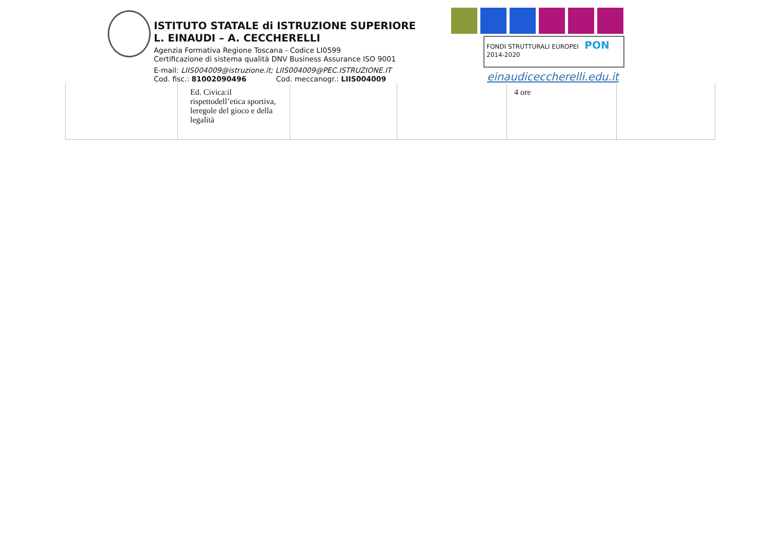ISTITUTO STATALE di ISTRUZIONE SUPERIORE
L. EINAUDI – A. CECCHERELLI
Agenzia Formativa Regione Toscana - Codice LI0599
Certificazione di sistema qualità DNV Business Assurance ISO 9001
E-mail: LIIS004009@istruzione.it; LIIS004009@PEC.ISTRUZIONE.IT
Cod. fisc.: 81002090496 Cod. meccanogr.: LIIS004009
FONDI STRUTTURALI EUROPEI PON 2014-2020
einaudiceccherelli.edu.it
| | Ed. Civica:il rispettodell’etica sportiva, leregole del gioco e della legalità | | | 4 ore | |